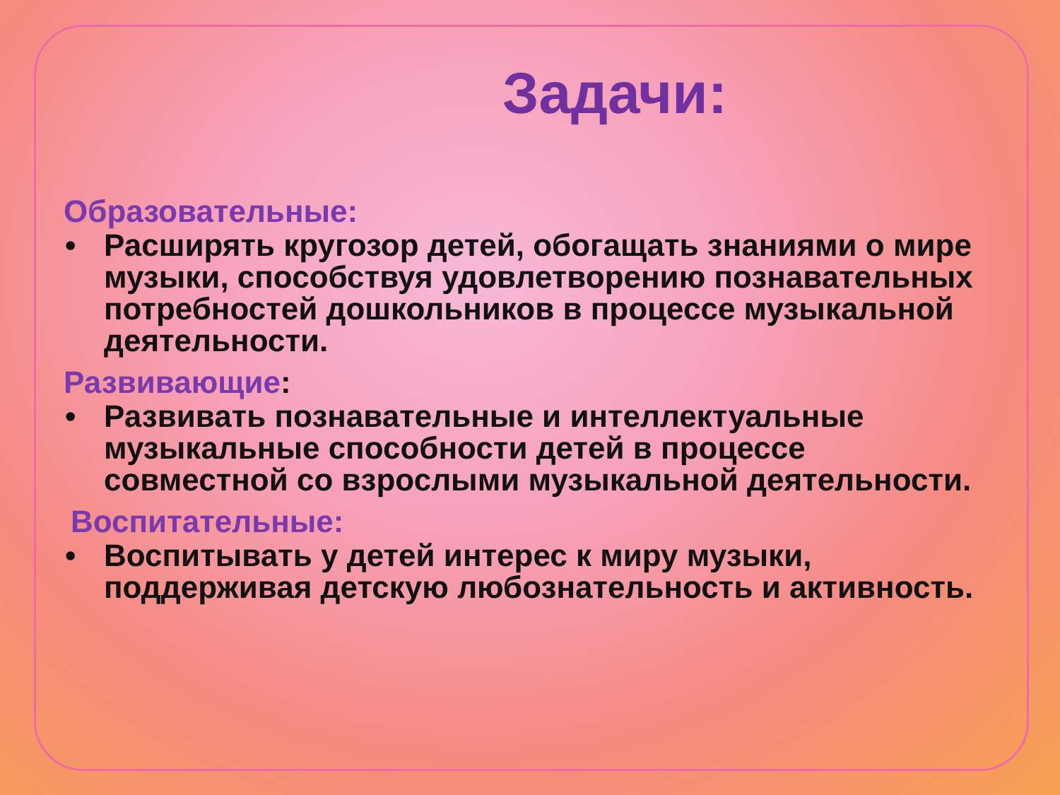Задачи:
Образовательные:
• Расширять кругозор детей, обогащать знаниями о мире музыки, способствуя удовлетворению познавательных потребностей дошкольников в процессе музыкальной деятельности.
Развивающие:
• Развивать познавательные и интеллектуальные музыкальные способности детей в процессе совместной со взрослыми музыкальной деятельности.
Воспитательные:
• Воспитывать у детей интерес к миру музыки, поддерживая детскую любознательность и активность.